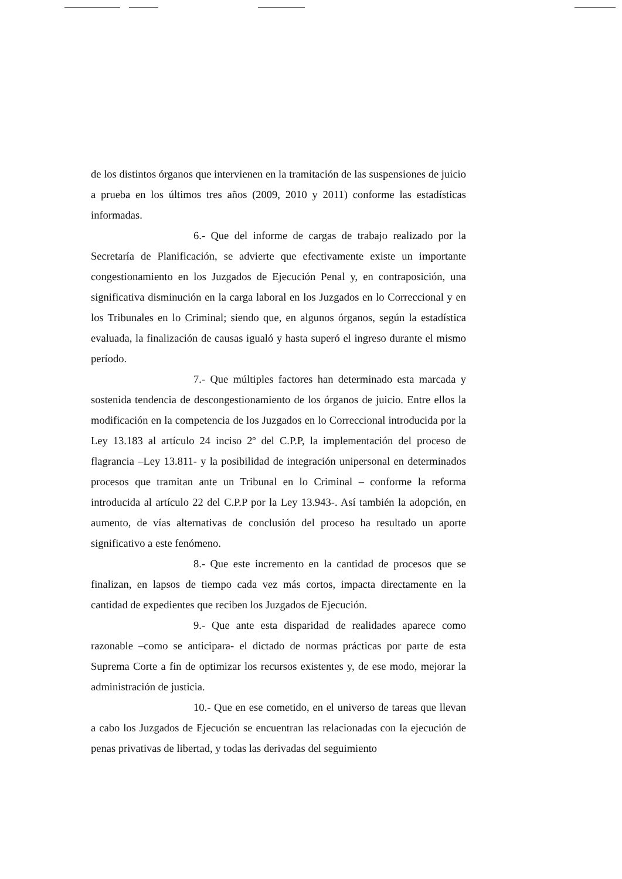de los distintos órganos que intervienen en la tramitación de las suspensiones de juicio a prueba en los últimos tres años (2009, 2010 y 2011) conforme las estadísticas informadas.
6.- Que del informe de cargas de trabajo realizado por la Secretaría de Planificación, se advierte que efectivamente existe un importante congestionamiento en los Juzgados de Ejecución Penal y, en contraposición, una significativa disminución en la carga laboral en los Juzgados en lo Correccional y en los Tribunales en lo Criminal; siendo que, en algunos órganos, según la estadística evaluada, la finalización de causas igualó y hasta superó el ingreso durante el mismo período.
7.- Que múltiples factores han determinado esta marcada y sostenida tendencia de descongestionamiento de los órganos de juicio. Entre ellos la modificación en la competencia de los Juzgados en lo Correccional introducida por la Ley 13.183 al artículo 24 inciso 2º del C.P.P, la implementación del proceso de flagrancia –Ley 13.811- y la posibilidad de integración unipersonal en determinados procesos que tramitan ante un Tribunal en lo Criminal – conforme la reforma introducida al artículo 22 del C.P.P por la Ley 13.943-. Así también la adopción, en aumento, de vías alternativas de conclusión del proceso ha resultado un aporte significativo a este fenómeno.
8.- Que este incremento en la cantidad de procesos que se finalizan, en lapsos de tiempo cada vez más cortos, impacta directamente en la cantidad de expedientes que reciben los Juzgados de Ejecución.
9.- Que ante esta disparidad de realidades aparece como razonable –como se anticipara- el dictado de normas prácticas por parte de esta Suprema Corte a fin de optimizar los recursos existentes y, de ese modo, mejorar la administración de justicia.
10.- Que en ese cometido, en el universo de tareas que llevan a cabo los Juzgados de Ejecución se encuentran las relacionadas con la ejecución de penas privativas de libertad, y todas las derivadas del seguimiento